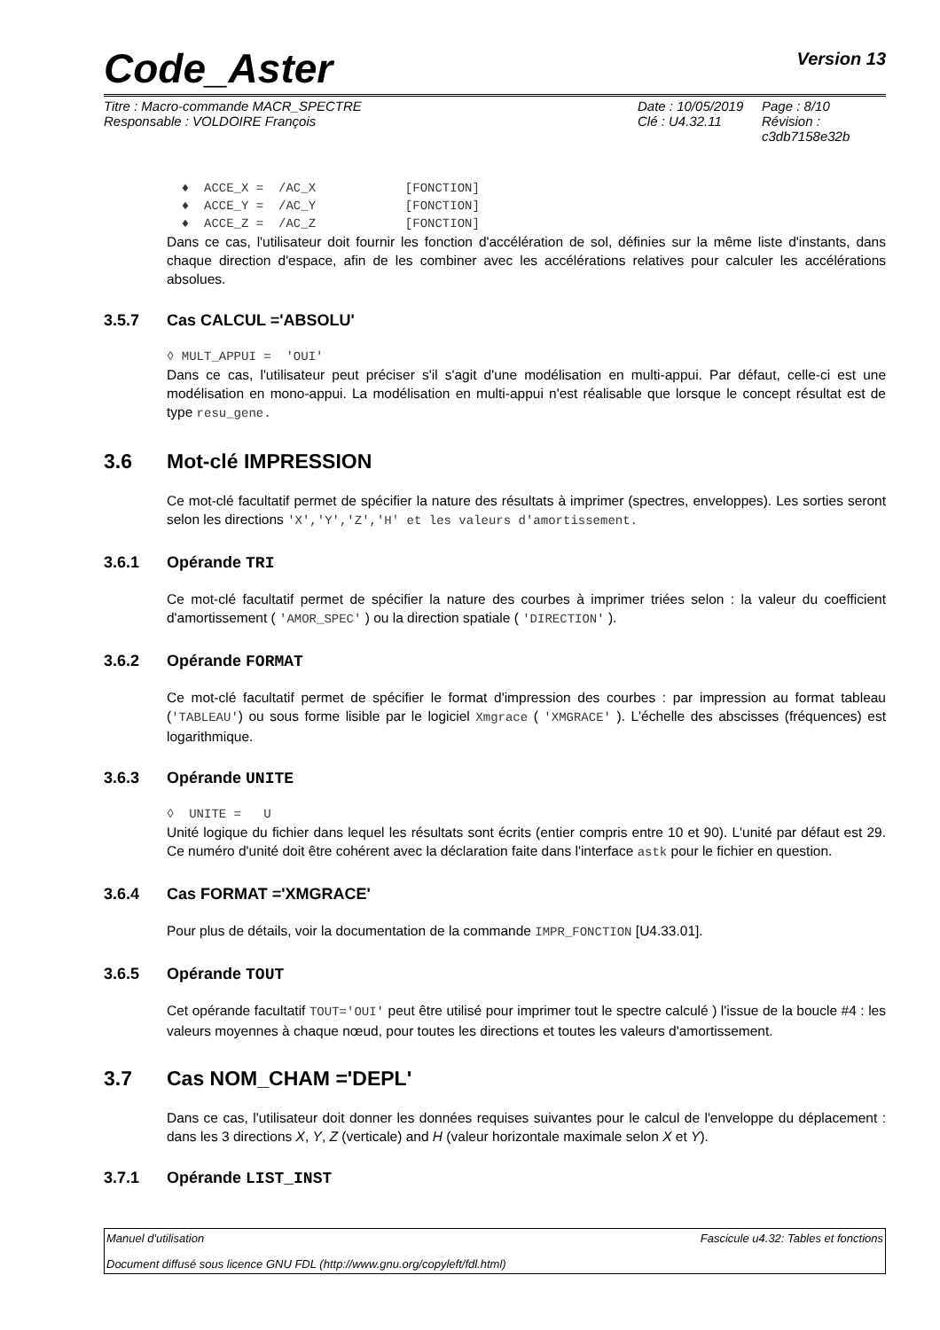Code_Aster
Version 13
Titre : Macro-commande MACR_SPECTRE
Date : 10/05/2019
Page : 8/10
Responsable : VOLDOIRE François
Clé : U4.32.11
Révision : c3db7158e32b
♦ ACCE_X = /AC_X [FONCTION] ♦ ACCE_Y = /AC_Y [FONCTION] ♦ ACCE_Z = /AC_Z [FONCTION]
Dans ce cas, l'utilisateur doit fournir les fonction d'accélération de sol, définies sur la même liste d'instants, dans chaque direction d'espace, afin de les combiner avec les accélérations relatives pour calculer les accélérations absolues.
3.5.7 Cas CALCUL ='ABSOLU'
◊ MULT_APPUI = 'OUI'
Dans ce cas, l'utilisateur peut préciser s'il s'agit d'une modélisation en multi-appui. Par défaut, celle-ci est une modélisation en mono-appui. La modélisation en multi-appui n'est réalisable que lorsque le concept résultat est de type resu_gene.
3.6 Mot-clé IMPRESSION
Ce mot-clé facultatif permet de spécifier la nature des résultats à imprimer (spectres, enveloppes). Les sorties seront selon les directions 'X','Y','Z','H' et les valeurs d'amortissement.
3.6.1 Opérande TRI
Ce mot-clé facultatif permet de spécifier la nature des courbes à imprimer triées selon : la valeur du coefficient d'amortissement ( 'AMOR_SPEC' ) ou la direction spatiale ( 'DIRECTION' ).
3.6.2 Opérande FORMAT
Ce mot-clé facultatif permet de spécifier le format d'impression des courbes : par impression au format tableau ('TABLEAU') ou sous forme lisible par le logiciel Xmgrace ( 'XMGRACE' ). L'échelle des abscisses (fréquences) est logarithmique.
3.6.3 Opérande UNITE
◊ UNITE = U
Unité logique du fichier dans lequel les résultats sont écrits (entier compris entre 10 et 90). L'unité par défaut est 29. Ce numéro d'unité doit être cohérent avec la déclaration faite dans l'interface astk pour le fichier en question.
3.6.4 Cas FORMAT ='XMGRACE'
Pour plus de détails, voir la documentation de la commande IMPR_FONCTION [U4.33.01].
3.6.5 Opérande TOUT
Cet opérande facultatif TOUT='OUI' peut être utilisé pour imprimer tout le spectre calculé ) l'issue de la boucle #4 : les valeurs moyennes à chaque nœud, pour toutes les directions et toutes les valeurs d'amortissement.
3.7 Cas NOM_CHAM ='DEPL'
Dans ce cas, l'utilisateur doit donner les données requises suivantes pour le calcul de l'enveloppe du déplacement : dans les 3 directions X, Y, Z (verticale) and H (valeur horizontale maximale selon X et Y).
3.7.1 Opérande LIST_INST
Manuel d'utilisation Fascicule u4.32: Tables et fonctions
Document diffusé sous licence GNU FDL (http://www.gnu.org/copyleft/fdl.html)